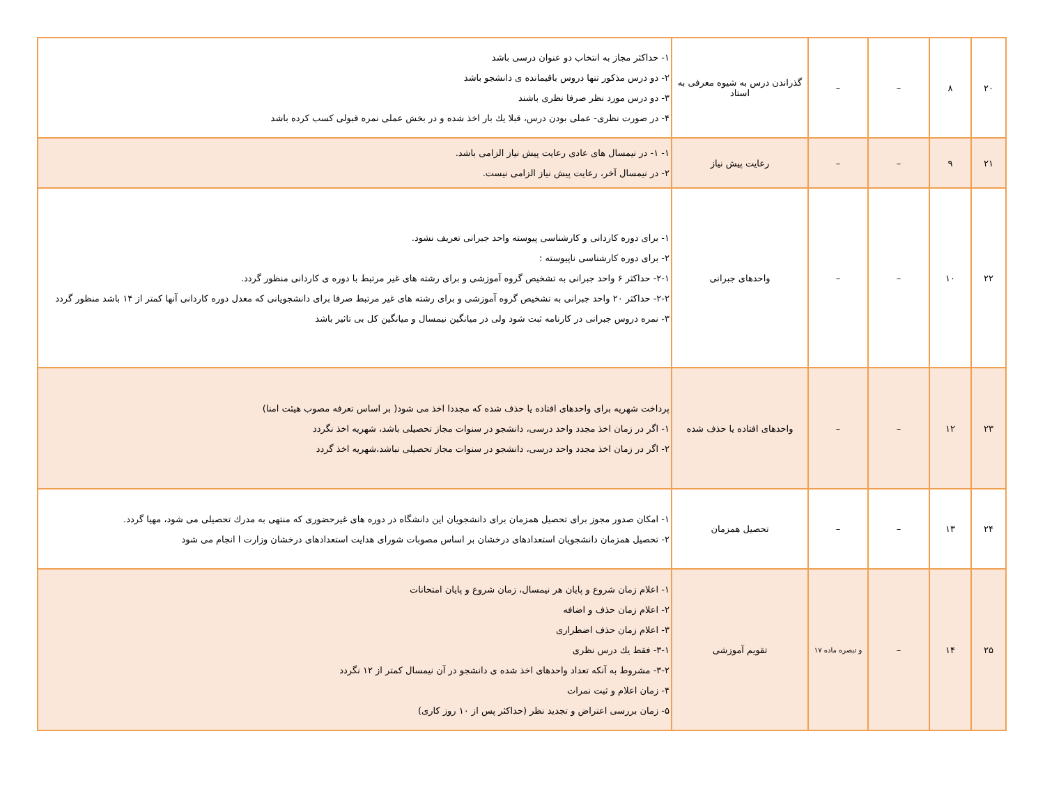| ۲۰ | ۸ | – | – | گذراندن درس به شیوه معرفی به استاد | ۱- حداکثر مجاز به انتخاب دو عنوان درسی باشد ۲- دو درس مذکور تنها دروس باقیمانده ی دانشجو باشد ۳- دو درس مورد نظر صرفا نظری باشند ۴- در صورت نظری- عملی بودن درس، قبلا یك بار اخذ شده و در بخش عملی نمره قبولی کسب کرده باشد |
| ۲۱ | ۹ | – | – | رعایت پیش نیاز | ۱- ۱- در نیمسال های عادی رعایت پیش نیاز الزامی باشد. ۲- در نیمسال آخر، رعایت پیش نیاز الزامی نیست. |
| ۲۲ | ۱۰ | – | – | واحدهای جبرانی | ۱- برای دوره کاردانی و کارشناسی پیوسته واحد جبرانی تعریف نشود. ۲- برای دوره کارشناسی ناپیوسته : ۲-۱- حداکثر ۶ واحد جبرانی به تشخیص گروه آموزشی و برای رشته های غیر مرتبط با دوره ی کاردانی منظور گردد. ۲-۲- حداکثر ۲۰ واحد جبرانی به تشخیص گروه آموزشی و برای رشته های غیر مرتبط صرفا برای دانشجویانی که معدل دوره کاردانی آنها کمتر از ۱۴ باشد منظور گردد ۳- نمره دروس جبرانی در کارنامه ثبت شود ولی در میانگین نیمسال و میانگین کل بی تاثیر باشد |
| ۲۳ | ۱۲ | – | – | واحدهای افتاده یا حذف شده | پرداخت شهریه برای واحدهای افتاده یا حذف شده که مجددا اخذ می شود( بر اساس تعرفه مصوب هیئت امنا) ۱- اگر در زمان اخذ مجدد واحد درسی، دانشجو در سنوات مجاز تحصیلی باشد، شهریه اخذ نگردد ۲- اگر در زمان اخذ مجدد واحد درسی، دانشجو در سنوات مجاز تحصیلی نباشد،شهریه اخذ گردد |
| ۲۴ | ۱۳ | – | – | تحصیل همزمان | ۱- امکان صدور مجوز برای تحصیل همزمان برای دانشجویان این دانشگاه در دوره های غیرحضوری که منتهی به مدرك تحصیلی می شود، مهیا گردد. ۲- تحصیل همزمان دانشجویان استعدادهای درخشان بر اساس مصوبات شورای هدایت استعدادهای درخشان وزارت ا انجام می شود |
| ۲۵ | ۱۴ | – | و تبصره ماده ۱۷ | تقویم آموزشی | ۱- اعلام زمان شروع و پایان هر نیمسال، زمان شروع و پایان امتحانات ۲- اعلام زمان حذف و اضافه ۳- اعلام زمان حذف اضطراری ۳-۱- فقط یك درس نظری ۳-۲- مشروط به آنکه تعداد واحدهای اخذ شده ی دانشجو در آن نیمسال کمتر از ۱۲ نگردد ۴- زمان اعلام و ثبت نمرات ۵- زمان بررسی اعتراض و تجدید نظر (حداکثر پس از ۱۰ روز کاری) |